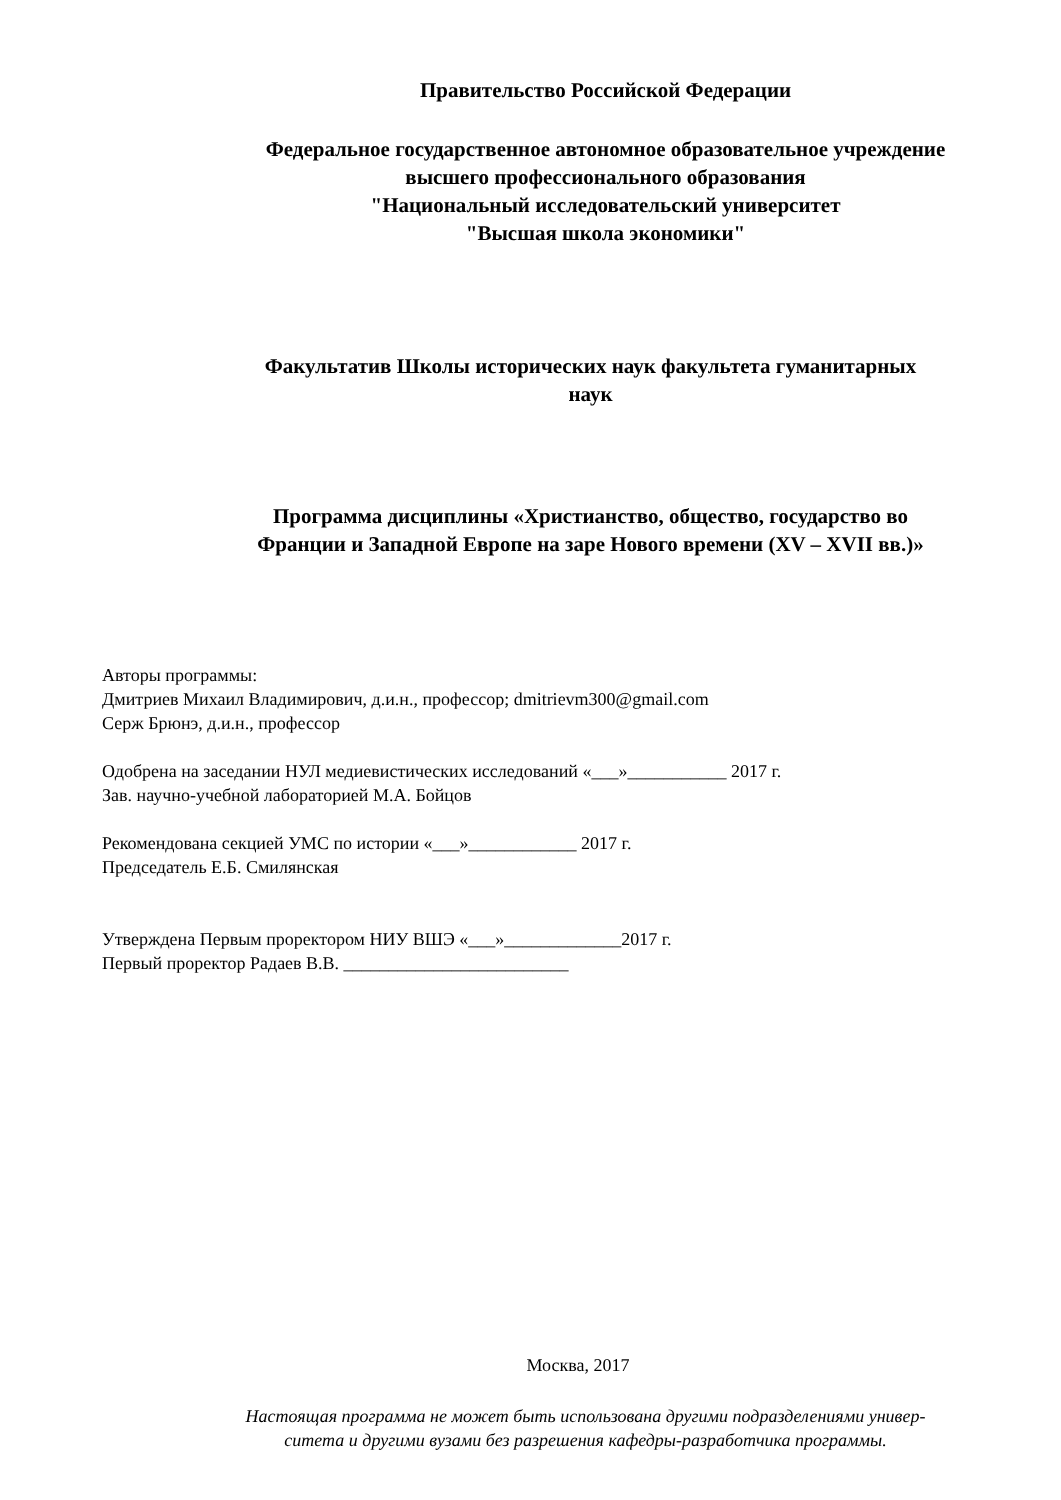Правительство Российской Федерации
Федеральное государственное автономное образовательное учреждение
высшего профессионального образования
"Национальный исследовательский университет
"Высшая школа экономики"
Факультатив Школы исторических наук факультета гуманитарных
наук
Программа дисциплины «Христианство, общество, государство во
Франции и Западной Европе на заре Нового времени (XV – XVII вв.)»
Авторы программы:
Дмитриев Михаил Владимирович, д.и.н., профессор; dmitrievm300@gmail.com
Серж Брюнэ, д.и.н., профессор
Одобрена на заседании НУЛ медиевистических исследований «___»___________ 2017 г.
Зав. научно-учебной лабораторией М.А. Бойцов
Рекомендована секцией УМС по истории «___»____________ 2017 г.
Председатель Е.Б. Смилянская
Утверждена Первым проректором НИУ ВШЭ «___»_____________2017 г.
Первый проректор Радаев В.В. _________________________
Москва, 2017
Настоящая программа не может быть использована другими подразделениями универ-
ситета и другими вузами без разрешения кафедры-разработчика программы.